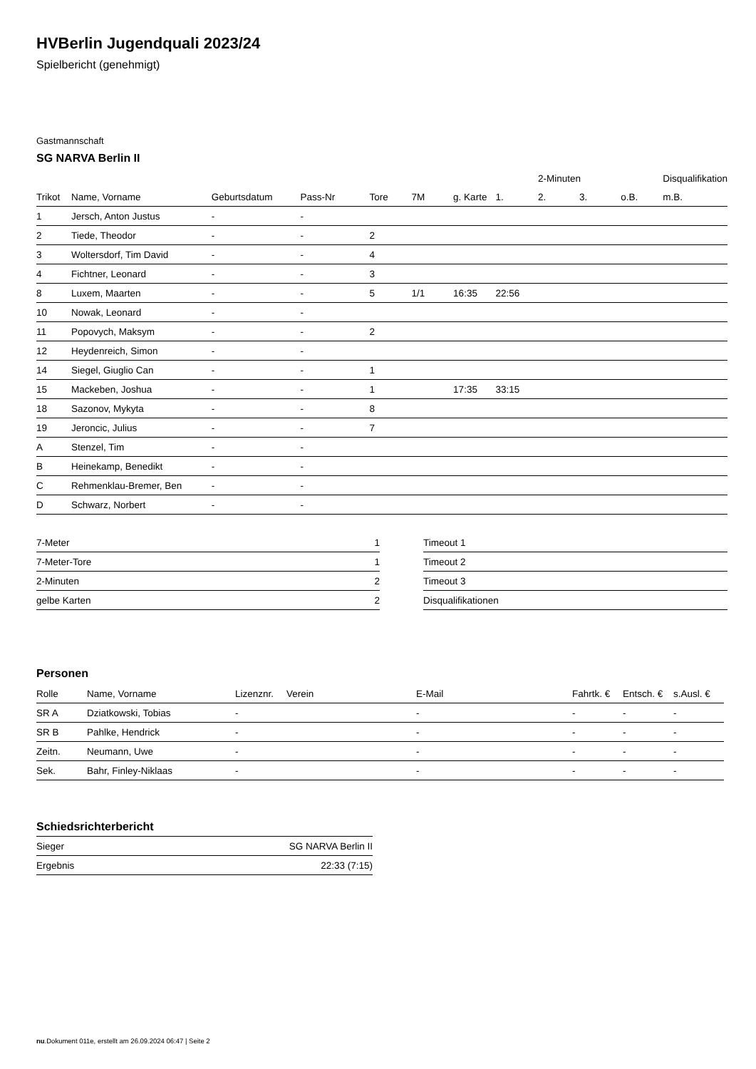HVBerlin Jugendquali 2023/24
Spielbericht (genehmigt)
Gastmannschaft
SG NARVA Berlin II
| | | | | | | | | 2-Minuten | | | Disqualifikation |
| --- | --- | --- | --- | --- | --- | --- | --- | --- | --- | --- | --- |
| Trikot | Name, Vorname | Geburtsdatum | Pass-Nr | Tore | 7M | g. Karte | 1. | 2. | 3. | o.B. | m.B. |
| 1 | Jersch, Anton Justus | - | - | | | | | | | | |
| 2 | Tiede, Theodor | - | - | 2 | | | | | | | |
| 3 | Woltersdorf, Tim David | - | - | 4 | | | | | | | |
| 4 | Fichtner, Leonard | - | - | 3 | | | | | | | |
| 8 | Luxem, Maarten | - | - | 5 | 1/1 | 16:35 | 22:56 | | | | |
| 10 | Nowak, Leonard | - | - | | | | | | | | |
| 11 | Popovych, Maksym | - | - | 2 | | | | | | | |
| 12 | Heydenreich, Simon | - | - | | | | | | | | |
| 14 | Siegel, Giuglio Can | - | - | 1 | | | | | | | |
| 15 | Mackeben, Joshua | - | - | 1 | | 17:35 | 33:15 | | | | |
| 18 | Sazonov, Mykyta | - | - | 8 | | | | | | | |
| 19 | Jeroncic, Julius | - | - | 7 | | | | | | | |
| A | Stenzel, Tim | - | - | | | | | | | | |
| B | Heinekamp, Benedikt | - | - | | | | | | | | |
| C | Rehmenklau-Bremer, Ben | - | - | | | | | | | | |
| D | Schwarz, Norbert | - | - | | | | | | | | |
| 7-Meter | 1 |
| 7-Meter-Tore | 1 |
| 2-Minuten | 2 |
| gelbe Karten | 2 |
| Timeout 1 |
| Timeout 2 |
| Timeout 3 |
| Disqualifikationen |
Personen
| Rolle | Name, Vorname | Lizenznr. | Verein | E-Mail | Fahrtk. € | Entsch. € | s.Ausl. € |
| --- | --- | --- | --- | --- | --- | --- | --- |
| SR A | Dziatkowski, Tobias | - | | - | - | - | - |
| SR B | Pahlke, Hendrick | - | | - | - | - | - |
| Zeitn. | Neumann, Uwe | - | | - | - | - | - |
| Sek. | Bahr, Finley-Niklaas | - | | - | - | - | - |
Schiedsrichterbericht
| Sieger | SG NARVA Berlin II |
| Ergebnis | 22:33 (7:15) |
nu.Dokument 011e, erstellt am 26.09.2024 06:47 | Seite 2